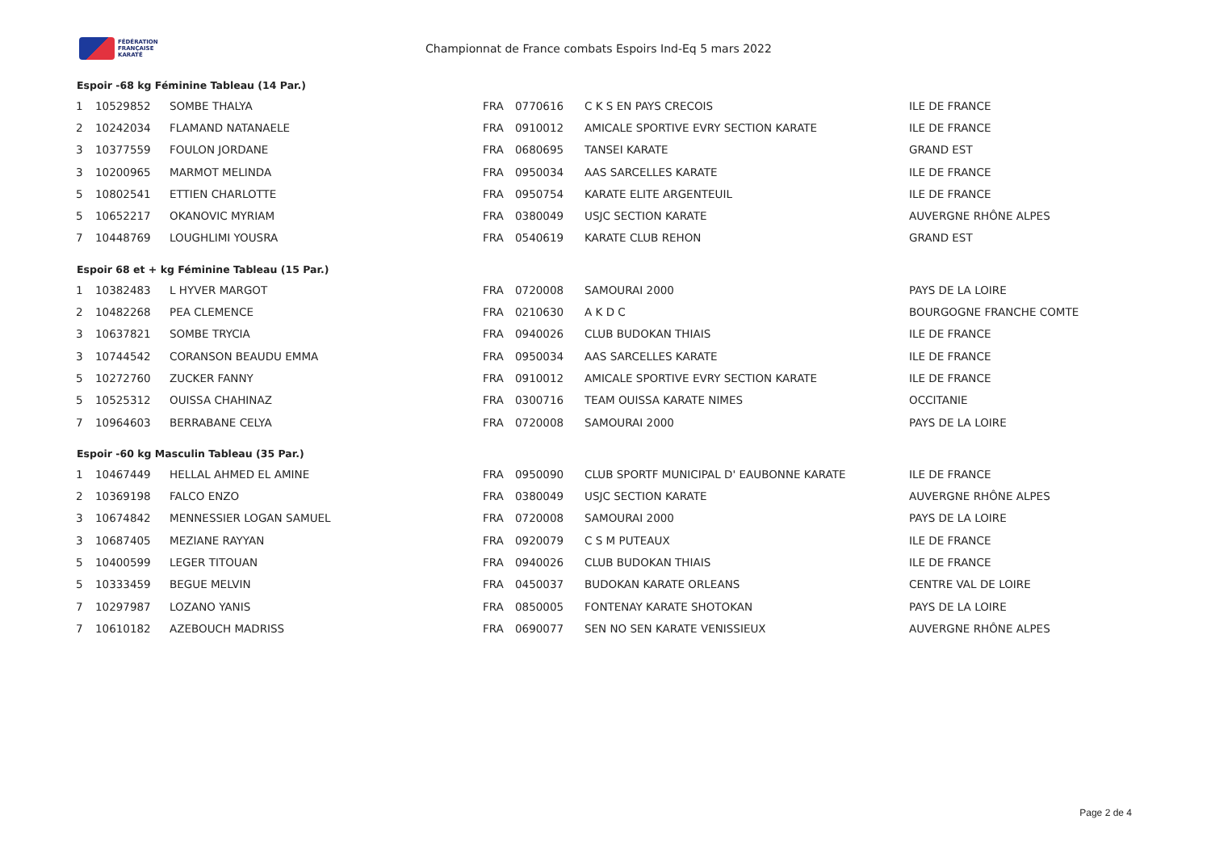FÉDÉRATION
FRANÇAISE
KARATÉ
Championnat de France combats Espoirs Ind-Eq 5 mars 2022
Espoir -68 kg Féminine Tableau (14 Par.)
| 1 | 10529852 | SOMBE THALYA | FRA | 0770616 | C K S EN PAYS CRECOIS | ILE DE FRANCE |
| 2 | 10242034 | FLAMAND NATANAELE | FRA | 0910012 | AMICALE SPORTIVE EVRY SECTION KARATE | ILE DE FRANCE |
| 3 | 10377559 | FOULON JORDANE | FRA | 0680695 | TANSEI KARATE | GRAND EST |
| 3 | 10200965 | MARMOT MELINDA | FRA | 0950034 | AAS SARCELLES KARATE | ILE DE FRANCE |
| 5 | 10802541 | ETTIEN CHARLOTTE | FRA | 0950754 | KARATE ELITE ARGENTEUIL | ILE DE FRANCE |
| 5 | 10652217 | OKANOVIC MYRIAM | FRA | 0380049 | USJC SECTION KARATE | AUVERGNE RHÔNE ALPES |
| 7 | 10448769 | LOUGHLIMI YOUSRA | FRA | 0540619 | KARATE CLUB REHON | GRAND EST |
Espoir 68 et + kg Féminine Tableau (15 Par.)
| 1 | 10382483 | L HYVER MARGOT | FRA | 0720008 | SAMOURAI 2000 | PAYS DE LA LOIRE |
| 2 | 10482268 | PEA CLEMENCE | FRA | 0210630 | A K D C | BOURGOGNE FRANCHE COMTE |
| 3 | 10637821 | SOMBE TRYCIA | FRA | 0940026 | CLUB BUDOKAN THIAIS | ILE DE FRANCE |
| 3 | 10744542 | CORANSON BEAUDU EMMA | FRA | 0950034 | AAS SARCELLES KARATE | ILE DE FRANCE |
| 5 | 10272760 | ZUCKER FANNY | FRA | 0910012 | AMICALE SPORTIVE EVRY SECTION KARATE | ILE DE FRANCE |
| 5 | 10525312 | OUISSA CHAHINAZ | FRA | 0300716 | TEAM OUISSA KARATE NIMES | OCCITANIE |
| 7 | 10964603 | BERRABANE CELYA | FRA | 0720008 | SAMOURAI 2000 | PAYS DE LA LOIRE |
Espoir -60 kg Masculin Tableau (35 Par.)
| 1 | 10467449 | HELLAL AHMED EL AMINE | FRA | 0950090 | CLUB SPORTF MUNICIPAL D' EAUBONNE KARATE | ILE DE FRANCE |
| 2 | 10369198 | FALCO ENZO | FRA | 0380049 | USJC SECTION KARATE | AUVERGNE RHÔNE ALPES |
| 3 | 10674842 | MENNESSIER LOGAN SAMUEL | FRA | 0720008 | SAMOURAI 2000 | PAYS DE LA LOIRE |
| 3 | 10687405 | MEZIANE RAYYAN | FRA | 0920079 | C S M PUTEAUX | ILE DE FRANCE |
| 5 | 10400599 | LEGER TITOUAN | FRA | 0940026 | CLUB BUDOKAN THIAIS | ILE DE FRANCE |
| 5 | 10333459 | BEGUE MELVIN | FRA | 0450037 | BUDOKAN KARATE ORLEANS | CENTRE VAL DE LOIRE |
| 7 | 10297987 | LOZANO YANIS | FRA | 0850005 | FONTENAY KARATE SHOTOKAN | PAYS DE LA LOIRE |
| 7 | 10610182 | AZEBOUCH MADRISS | FRA | 0690077 | SEN NO SEN KARATE VENISSIEUX | AUVERGNE RHÔNE ALPES |
Page 2 de 4